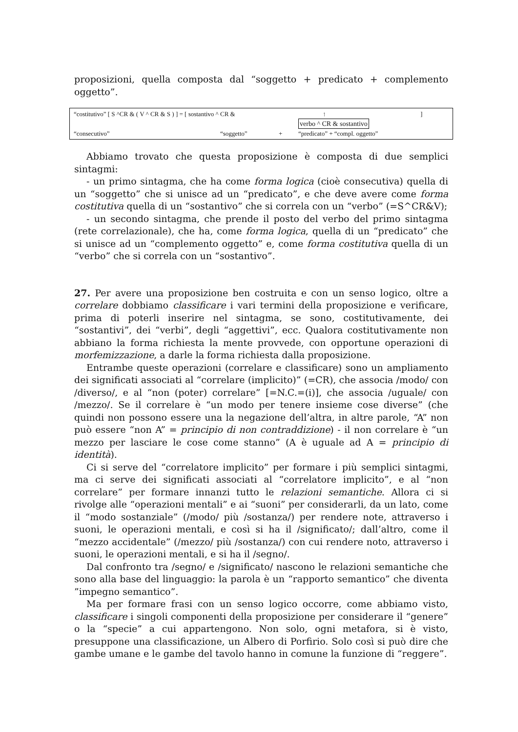proposizioni, quella composta dal “soggetto + predicato + complemento oggetto”.
“costitutivo” [ S ^CR & ( V ^ CR & S ) ] = [ sostantivo ^ CR & ↑]
verbo ^ CR & sostantivo
“consecutivo” “soggetto” + “predicato” + “compl. oggetto”
Abbiamo trovato che questa proposizione è composta di due semplici sintagmi:
- un primo sintagma, che ha come forma logica (cioè consecutiva) quella di un “soggetto” che si unisce ad un “predicato”, e che deve avere come forma costitutiva quella di un “sostantivo” che si correla con un “verbo” (=S^CR&V);
- un secondo sintagma, che prende il posto del verbo del primo sintagma (rete correlazionale), che ha, come forma logica, quella di un “predicato” che si unisce ad un “complemento oggetto” e, come forma costitutiva quella di un “verbo” che si correla con un “sostantivo”.
27. Per avere una proposizione ben costruita e con un senso logico, oltre a correlare dobbiamo classificare i vari termini della proposizione e verificare, prima di poterli inserire nel sintagma, se sono, costitutivamente, dei “sostantivi”, dei “verbi”, degli “aggettivi”, ecc. Qualora costitutivamente non abbiano la forma richiesta la mente provvede, con opportune operazioni di morfemizzazione, a darle la forma richiesta dalla proposizione.
Entrambe queste operazioni (correlare e classificare) sono un ampliamento dei significati associati al “correlare (implicito)” (=CR), che associa /modo/ con /diverso/, e al “non (poter) correlare” [=N.C.=(i)], che associa /uguale/ con /mezzo/. Se il correlare è “un modo per tenere insieme cose diverse” (che quindi non possono essere una la negazione dell’altra, in altre parole, “A” non può essere “non A” = principio di non contraddizione) - il non correlare è “un mezzo per lasciare le cose come stanno” (A è uguale ad A = principio di identità).
Ci si serve del “correlatore implicito” per formare i più semplici sintagmi, ma ci serve dei significati associati al “correlatore implicito”, e al “non correlare” per formare innanzi tutto le relazioni semantiche. Allora ci si rivolge alle “operazioni mentali” e ai “suoni” per considerarli, da un lato, come il “modo sostanziale” (/modo/ più /sostanza/) per rendere note, attraverso i suoni, le operazioni mentali, e così si ha il /significato/; dall’altro, come il “mezzo accidentale” (/mezzo/ più /sostanza/) con cui rendere noto, attraverso i suoni, le operazioni mentali, e si ha il /segno/.
Dal confronto tra /segno/ e /significato/ nascono le relazioni semantiche che sono alla base del linguaggio: la parola è un “rapporto semantico” che diventa ”impegno semantico”.
Ma per formare frasi con un senso logico occorre, come abbiamo visto, classificare i singoli componenti della proposizione per considerare il “genere” o la “specie” a cui appartengono. Non solo, ogni metafora, si è visto, presuppone una classificazione, un Albero di Porfirio. Solo così si può dire che gambe umane e le gambe del tavolo hanno in comune la funzione di “reggere”.